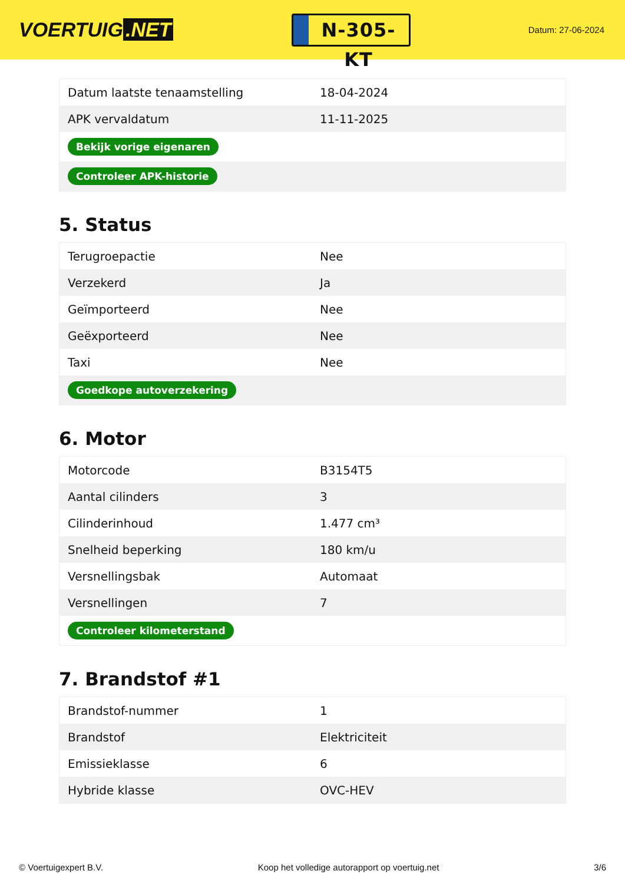VOERTUIG.NET
N-305-KT
Datum: 27-06-2024
| Datum laatste tenaamstelling | 18-04-2024 |
| APK vervaldatum | 11-11-2025 |
| Bekijk vorige eigenaren | |
| Controleer APK-historie | |
5. Status
| Terugroepactie | Nee |
| Verzekerd | Ja |
| Geïmporteerd | Nee |
| Geëxporteerd | Nee |
| Taxi | Nee |
| Goedkope autoverzekering | |
6. Motor
| Motorcode | B3154T5 |
| Aantal cilinders | 3 |
| Cilinderinhoud | 1.477 cm³ |
| Snelheid beperking | 180 km/u |
| Versnellingsbak | Automaat |
| Versnellingen | 7 |
| Controleer kilometerstand | |
7. Brandstof #1
| Brandstof-nummer | 1 |
| Brandstof | Elektriciteit |
| Emissieklasse | 6 |
| Hybride klasse | OVC-HEV |
© Voertuigexpert B.V. Koop het volledige autorapport op voertuig.net 3/6